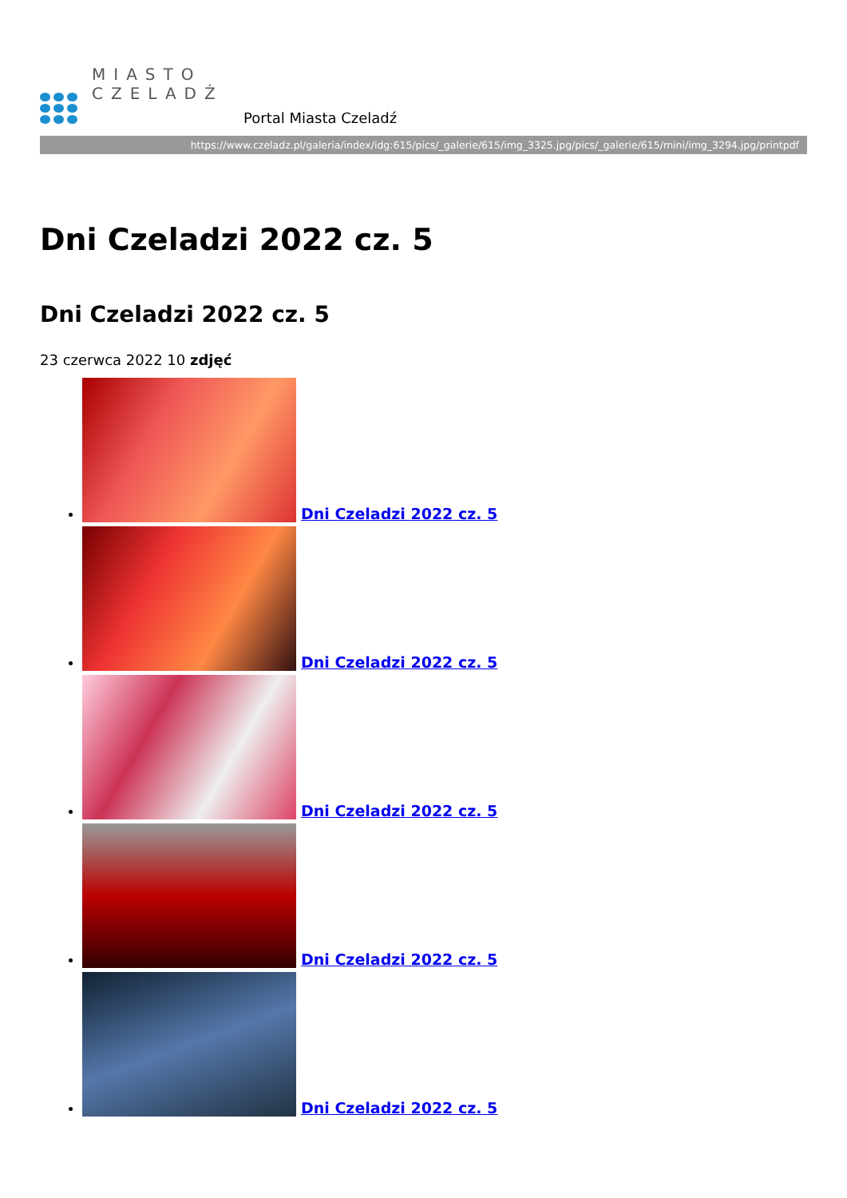MIASTO
CZELADŹ
Portal Miasta Czeladź
https://www.czeladz.pl/galeria/index/idg:615/pics/_galerie/615/img_3325.jpg/pics/_galerie/615/mini/img_3294.jpg/printpdf
Dni Czeladzi 2022 cz. 5
Dni Czeladzi 2022 cz. 5
23 czerwca 2022 10 zdjęć
Dni Czeladzi 2022 cz. 5
Dni Czeladzi 2022 cz. 5
Dni Czeladzi 2022 cz. 5
Dni Czeladzi 2022 cz. 5
Dni Czeladzi 2022 cz. 5